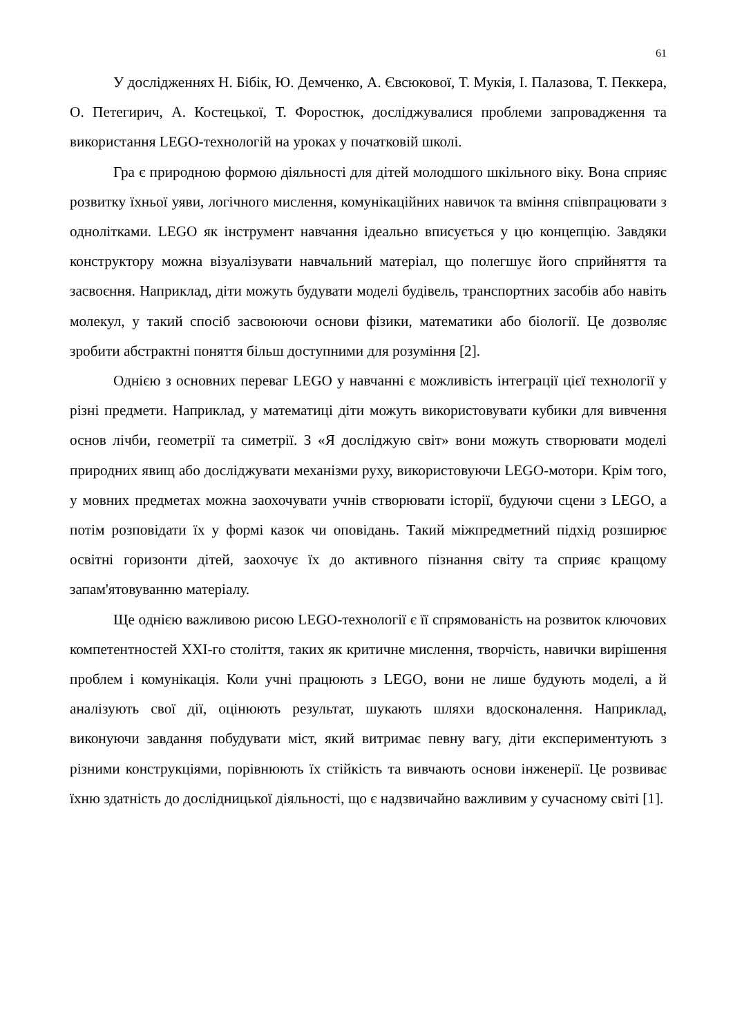61
У дослідженнях Н. Бібік, Ю. Демченко, А. Євсюкової, Т. Мукія, І. Палазова, Т. Пеккера, О. Петегирич, А. Костецької, Т. Форостюк, досліджувалися проблеми запровадження та використання LEGO-технологій на уроках у початковій школі.
Гра є природною формою діяльності для дітей молодшого шкільного віку. Вона сприяє розвитку їхньої уяви, логічного мислення, комунікаційних навичок та вміння співпрацювати з однолітками. LEGO як інструмент навчання ідеально вписується у цю концепцію. Завдяки конструктору можна візуалізувати навчальний матеріал, що полегшує його сприйняття та засвоєння. Наприклад, діти можуть будувати моделі будівель, транспортних засобів або навіть молекул, у такий спосіб засвоюючи основи фізики, математики або біології. Це дозволяє зробити абстрактні поняття більш доступними для розуміння [2].
Однією з основних переваг LEGO у навчанні є можливість інтеграції цієї технології у різні предмети. Наприклад, у математиці діти можуть використовувати кубики для вивчення основ лічби, геометрії та симетрії. З «Я досліджую світ» вони можуть створювати моделі природних явищ або досліджувати механізми руху, використовуючи LEGO-мотори. Крім того, у мовних предметах можна заохочувати учнів створювати історії, будуючи сцени з LEGO, а потім розповідати їх у формі казок чи оповідань. Такий міжпредметний підхід розширює освітні горизонти дітей, заохочує їх до активного пізнання світу та сприяє кращому запам'ятовуванню матеріалу.
Ще однією важливою рисою LEGO-технології є її спрямованість на розвиток ключових компетентностей XXI-го століття, таких як критичне мислення, творчість, навички вирішення проблем і комунікація. Коли учні працюють з LEGO, вони не лише будують моделі, а й аналізують свої дії, оцінюють результат, шукають шляхи вдосконалення. Наприклад, виконуючи завдання побудувати міст, який витримає певну вагу, діти експериментують з різними конструкціями, порівнюють їх стійкість та вивчають основи інженерії. Це розвиває їхню здатність до дослідницької діяльності, що є надзвичайно важливим у сучасному світі [1].